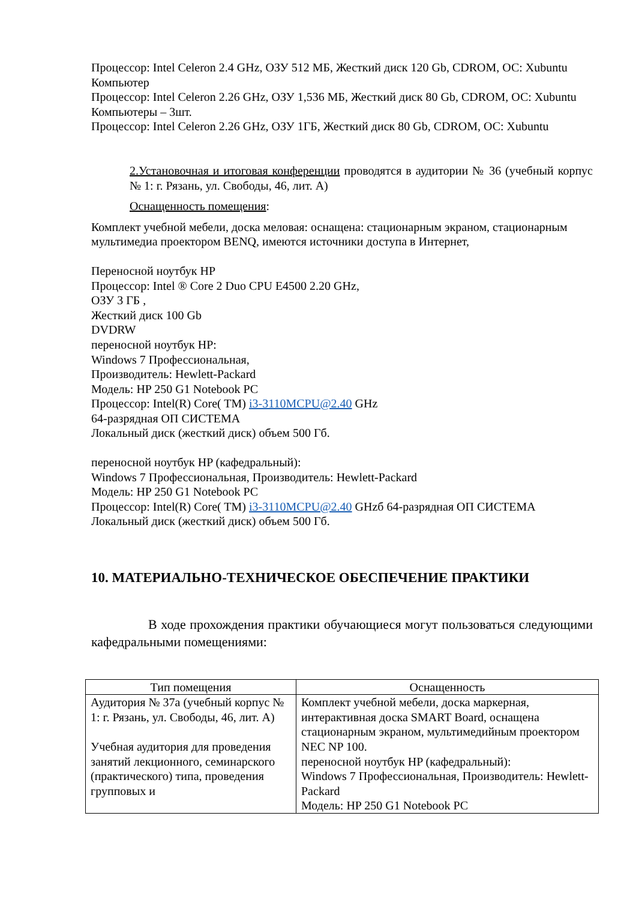Процессор: Intel Celeron 2.4 GHz, ОЗУ 512 МБ, Жесткий диск 120 Gb, CDROM, ОС: Xubuntu
Компьютер
Процессор: Intel Celeron 2.26 GHz, ОЗУ 1,536 МБ, Жесткий диск 80 Gb, CDROM, ОС: Xubuntu
Компьютеры – 3шт.
Процессор: Intel Celeron 2.26 GHz, ОЗУ 1ГБ, Жесткий диск 80 Gb, CDROM, ОС: Xubuntu
2.Установочная и итоговая конференции проводятся в аудитории № 36 (учебный корпус № 1: г. Рязань, ул. Свободы, 46, лит. А)
Оснащенность помещения:
Комплект учебной мебели, доска меловая: оснащена: стационарным экраном, стационарным мультимедиа проектором BENQ, имеются источники доступа в Интернет,
Переносной ноутбук HP
Процессор: Intel ® Core 2 Duo CPU E4500 2.20 GHz,
ОЗУ 3 ГБ ,
Жесткий диск 100 Gb
DVDRW
переносной ноутбук HP:
Windows 7 Профессиональная,
Производитель: Hewlett-Packard
Модель: HP 250 G1 Notebook PC
Процессор: Intel(R) Core( TM) i3-3110MCPU@2.40 GHz
64-разрядная ОП СИСТЕМА
Локальный диск (жесткий диск) объем 500 Гб.
переносной ноутбук HP (кафедральный):
Windows 7 Профессиональная, Производитель: Hewlett-Packard
Модель: HP 250 G1 Notebook PC
Процессор: Intel(R) Core( TM) i3-3110MCPU@2.40 GHzб 64-разрядная ОП СИСТЕМА
Локальный диск (жесткий диск) объем 500 Гб.
10. МАТЕРИАЛЬНО-ТЕХНИЧЕСКОЕ ОБЕСПЕЧЕНИЕ ПРАКТИКИ
В ходе прохождения практики обучающиеся могут пользоваться следующими кафедральными помещениями:
| Тип помещения | Оснащенность |
| --- | --- |
| Аудитория № 37а (учебный корпус № 1: г. Рязань, ул. Свободы, 46, лит. А) Учебная аудитория для проведения занятий лекционного, семинарского (практического) типа, проведения групповых и | Комплект учебной мебели, доска маркерная, интерактивная доска SMART Board, оснащена стационарным экраном, мультимедийным проектором NEC NP 100. переносной ноутбук HP (кафедральный): Windows 7 Профессиональная, Производитель: Hewlett-Packard Модель: HP 250 G1 Notebook PC |